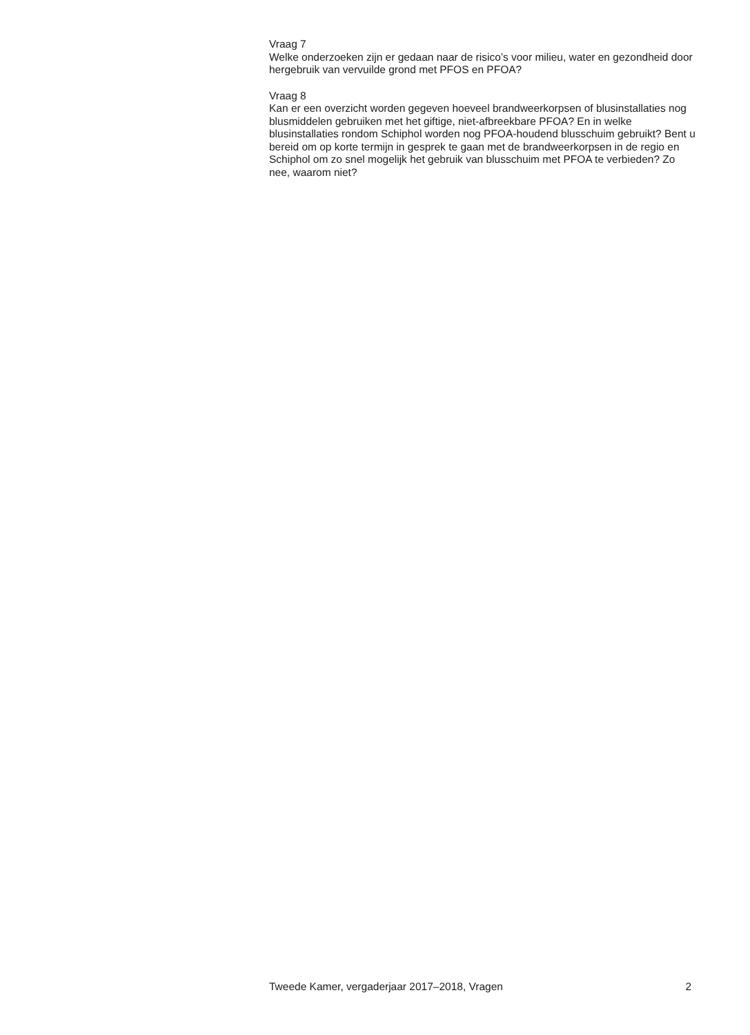Vraag 7
Welke onderzoeken zijn er gedaan naar de risico’s voor milieu, water en gezondheid door hergebruik van vervuilde grond met PFOS en PFOA?
Vraag 8
Kan er een overzicht worden gegeven hoeveel brandweerkorpsen of blusinstallaties nog blusmiddelen gebruiken met het giftige, niet-afbreekbare PFOA? En in welke blusinstallaties rondom Schiphol worden nog PFOA-houdend blusschuim gebruikt? Bent u bereid om op korte termijn in gesprek te gaan met de brandweerkorpsen in de regio en Schiphol om zo snel mogelijk het gebruik van blusschuim met PFOA te verbieden? Zo nee, waarom niet?
Tweede Kamer, vergaderjaar 2017–2018, Vragen 2